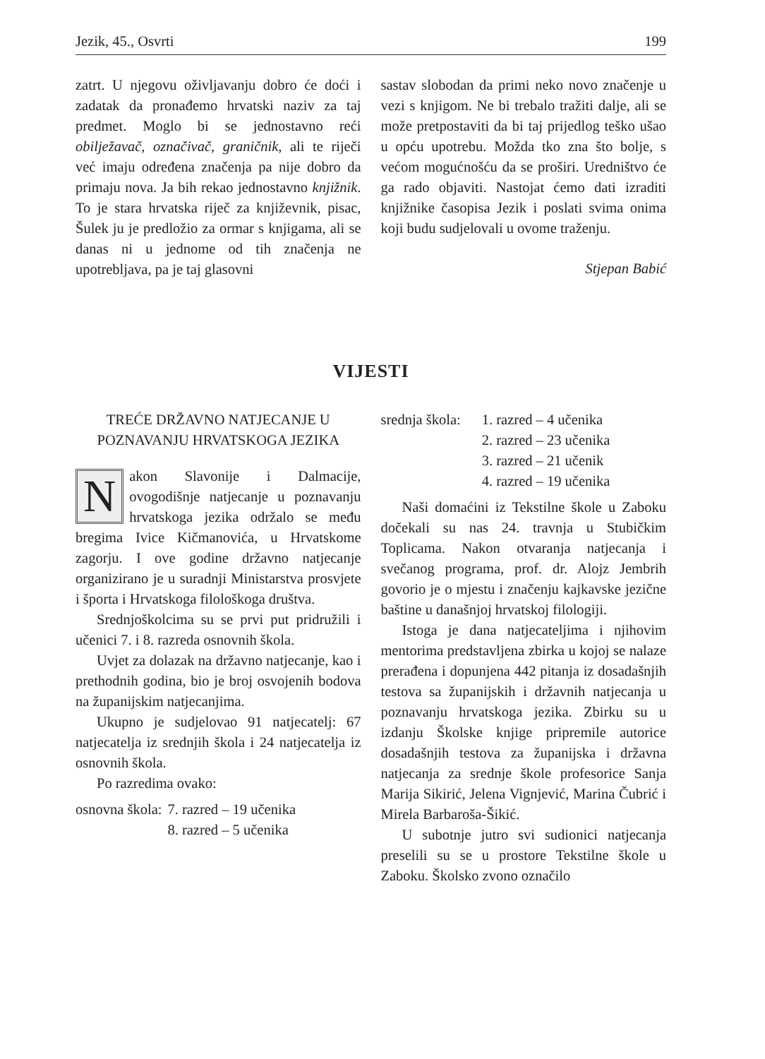Jezik, 45., Osvrti 199
zatrt. U njegovu oživljavanju dobro će doći i zadatak da pronađemo hrvatski naziv za taj predmet. Moglo bi se jednostavno reći obilježavač, označivač, graničnik, ali te riječi već imaju određena značenja pa nije dobro da primaju nova. Ja bih rekao jednostavno knjižnik. To je stara hrvatska riječ za književnik, pisac, Šulek ju je predložio za ormar s knjigama, ali se danas ni u jednome od tih značenja ne upotrebljava, pa je taj glasovni
sastav slobodan da primi neko novo značenje u vezi s knjigom. Ne bi trebalo tražiti dalje, ali se može pretpostaviti da bi taj prijedlog teško ušao u opću upotrebu. Možda tko zna što bolje, s većom mogućnošću da se proširi. Uredništvo će ga rado objaviti. Nastojat ćemo dati izraditi knjižnike časopisa Jezik i poslati svima onima koji budu sudjelovali u ovome traženju.
Stjepan Babić
VIJESTI
TREĆE DRŽAVNO NATJECANJE U POZNAVANJU HRVATSKOGA JEZIKA
Nakon Slavonije i Dalmacije, ovogodišnje natjecanje u poznavanju hrvatskoga jezika održalo se među bregima Ivice Kičmanovića, u Hrvatskome zagorju. I ove godine državno natjecanje organizirano je u suradnji Ministarstva prosvjete i športa i Hrvatskoga filološkoga društva.
Srednjoškolcima su se prvi put pridružili i učenici 7. i 8. razreda osnovnih škola.
Uvjet za dolazak na državno natjecanje, kao i prethodnih godina, bio je broj osvojenih bodova na županijskim natjecanjima.
Ukupno je sudjelovao 91 natjecatelj: 67 natjecatelja iz srednjih škola i 24 natjecatelja iz osnovnih škola.
Po razredima ovako:
| osnovna škola: | 7. razred – 19 učenika |
| | 8. razred – 5 učenika |
| srednja škola: | 1. razred – 4 učenika |
| | 2. razred – 23 učenika |
| | 3. razred – 21 učenik |
| | 4. razred – 19 učenika |
Naši domaćini iz Tekstilne škole u Zaboku dočekali su nas 24. travnja u Stubičkim Toplicama. Nakon otvaranja natjecanja i svečanog programa, prof. dr. Alojz Jembrih govorio je o mjestu i značenju kajkavske jezične baštine u današnjoj hrvatskoj filologiji.
Istoga je dana natjecateljima i njihovim mentorima predstavljena zbirka u kojoj se nalaze prerađena i dopunjena 442 pitanja iz dosadašnjih testova sa županijskih i državnih natjecanja u poznavanju hrvatskoga jezika. Zbirku su u izdanju Školske knjige pripremile autorice dosadašnjih testova za županijska i državna natjecanja za srednje škole profesorice Sanja Marija Sikirić, Jelena Vignjević, Marina Čubrić i Mirela Barbaroša-Šikić.
U subotnje jutro svi sudionici natjecanja preselili su se u prostore Tekstilne škole u Zaboku. Školsko zvono označilo